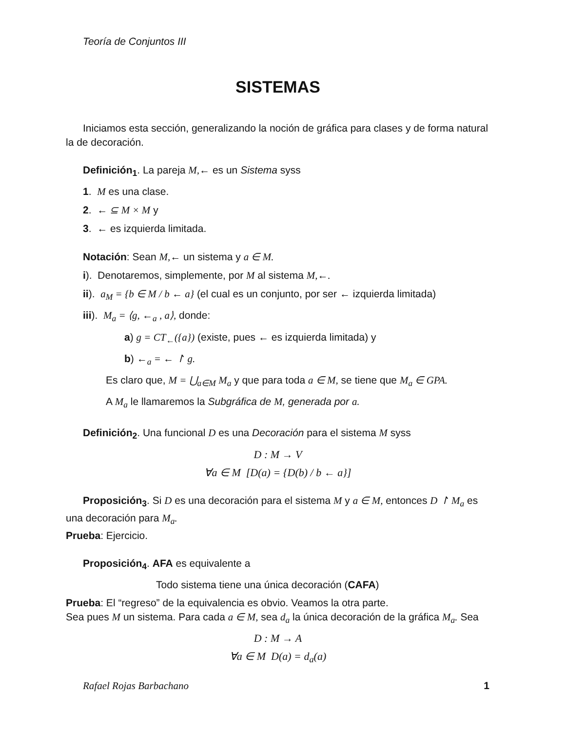Teoría de Conjuntos III
SISTEMAS
Iniciamos esta sección, generalizando la noción de gráfica para clases y de forma natural la de decoración.
Definición<sub>1</sub>. La pareja M,← es un Sistema syss
1. M es una clase.
2. ← ⊆ M × M y
3. ← es izquierda limitada.
Notación: Sean M,← un sistema y a ∈ M.
i). Denotaremos, simplemente, por M al sistema M,←.
ii). a<sub>M</sub> = {b ∈ M / b ← a} (el cual es un conjunto, por ser ← izquierda limitada)
iii). M<sub>a</sub> = ⟨g, ←<sub>a</sub> , a⟩, donde:
a) g = CT<sub>←</sub>({a}) (existe, pues ← es izquierda limitada) y
b) ←<sub>a</sub> = ← ↾ g.
Es claro que, M = ⋃<sub>a∈M</sub> M<sub>a</sub> y que para toda a ∈ M, se tiene que M<sub>a</sub> ∈ GPA.
A M<sub>a</sub> le llamaremos la Subgráfica de M, generada por a.
Definición<sub>2</sub>. Una funcional D es una Decoración para el sistema M syss
D : M → V
∀a ∈ M [D(a) = {D(b) / b ← a}]
Proposición<sub>3</sub>. Si D es una decoración para el sistema M y a ∈ M, entonces D ↾ M<sub>a</sub> es una decoración para M<sub>a</sub>.
Prueba: Ejercicio.
Proposición<sub>4</sub>. AFA es equivalente a
Todo sistema tiene una única decoración (CAFA)
Prueba: El “regreso” de la equivalencia es obvio. Veamos la otra parte.
Sea pues M un sistema. Para cada a ∈ M, sea d<sub>a</sub> la única decoración de la gráfica M<sub>a</sub>. Sea
D : M → A
∀a ∈ M D(a) = d<sub>a</sub>(a)
Rafael Rojas Barbachano 1